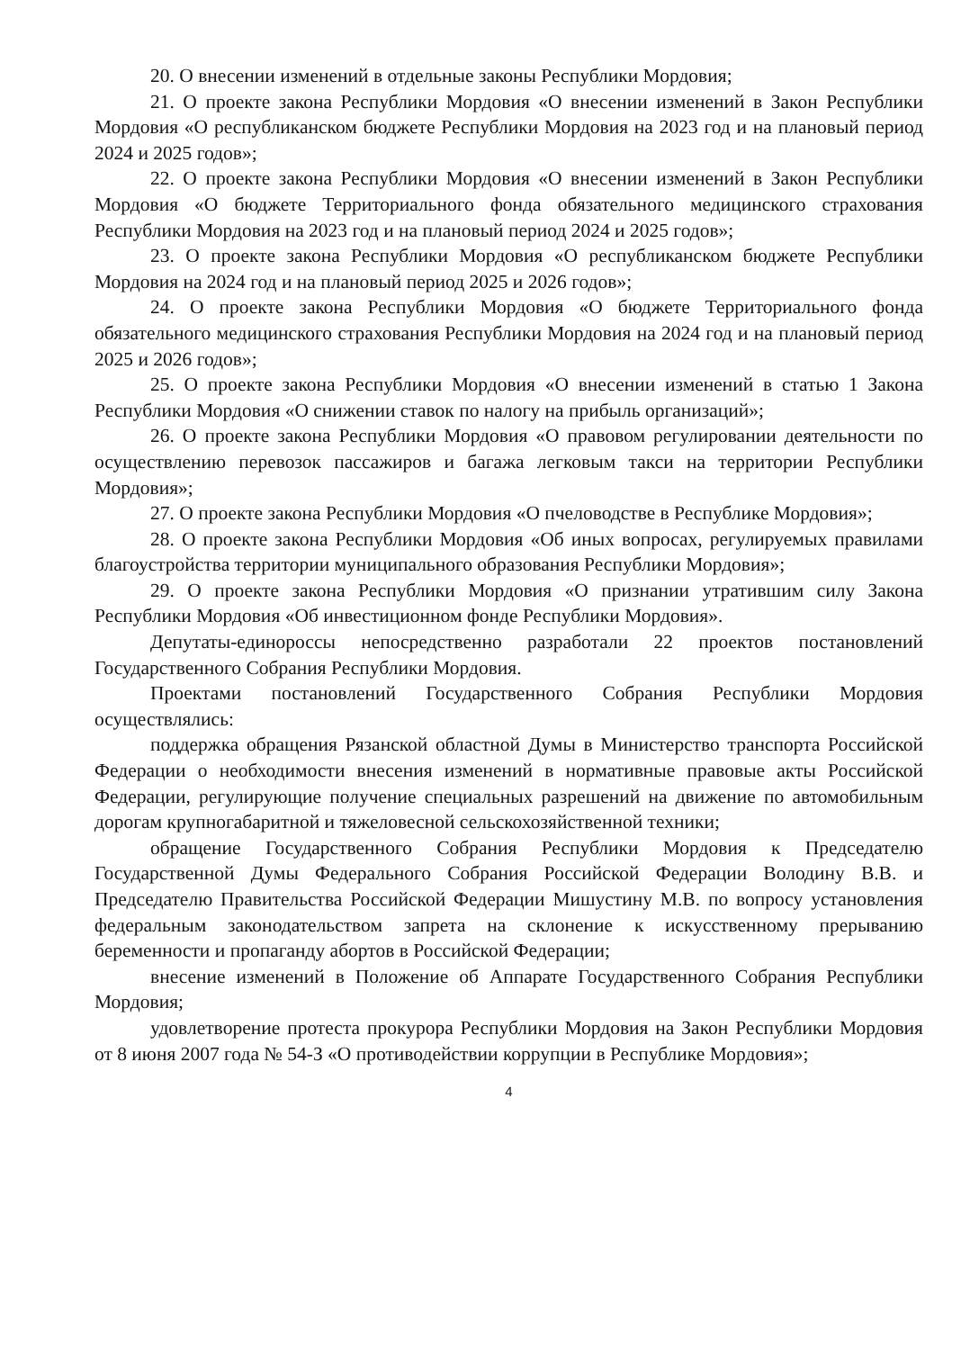20. О внесении изменений в отдельные законы Республики Мордовия;
21. О проекте закона Республики Мордовия «О внесении изменений в Закон Республики Мордовия «О республиканском бюджете Республики Мордовия на 2023 год и на плановый период 2024 и 2025 годов»;
22. О проекте закона Республики Мордовия «О внесении изменений в Закон Республики Мордовия «О бюджете Территориального фонда обязательного медицинского страхования Республики Мордовия на 2023 год и на плановый период 2024 и 2025 годов»;
23. О проекте закона Республики Мордовия «О республиканском бюджете Республики Мордовия на 2024 год и на плановый период 2025 и 2026 годов»;
24. О проекте закона Республики Мордовия «О бюджете Территориального фонда обязательного медицинского страхования Республики Мордовия на 2024 год и на плановый период 2025 и 2026 годов»;
25. О проекте закона Республики Мордовия «О внесении изменений в статью 1 Закона Республики Мордовия «О снижении ставок по налогу на прибыль организаций»;
26. О проекте закона Республики Мордовия «О правовом регулировании деятельности по осуществлению перевозок пассажиров и багажа легковым такси на территории Республики Мордовия»;
27. О проекте закона Республики Мордовия «О пчеловодстве в Республике Мордовия»;
28. О проекте закона Республики Мордовия «Об иных вопросах, регулируемых правилами благоустройства территории муниципального образования Республики Мордовия»;
29. О проекте закона Республики Мордовия «О признании утратившим силу Закона Республики Мордовия «Об инвестиционном фонде Республики Мордовия».
Депутаты-единороссы непосредственно разработали 22 проектов постановлений Государственного Собрания Республики Мордовия.
Проектами постановлений Государственного Собрания Республики Мордовия осуществлялись:
поддержка обращения Рязанской областной Думы в Министерство транспорта Российской Федерации о необходимости внесения изменений в нормативные правовые акты Российской Федерации, регулирующие получение специальных разрешений на движение по автомобильным дорогам крупногабаритной и тяжеловесной сельскохозяйственной техники;
обращение Государственного Собрания Республики Мордовия к Председателю Государственной Думы Федерального Собрания Российской Федерации Володину В.В. и Председателю Правительства Российской Федерации Мишустину М.В. по вопросу установления федеральным законодательством запрета на склонение к искусственному прерыванию беременности и пропаганду абортов в Российской Федерации;
внесение изменений в Положение об Аппарате Государственного Собрания Республики Мордовия;
удовлетворение протеста прокурора Республики Мордовия на Закон Республики Мордовия от 8 июня 2007 года № 54-З «О противодействии коррупции в Республике Мордовия»;
4